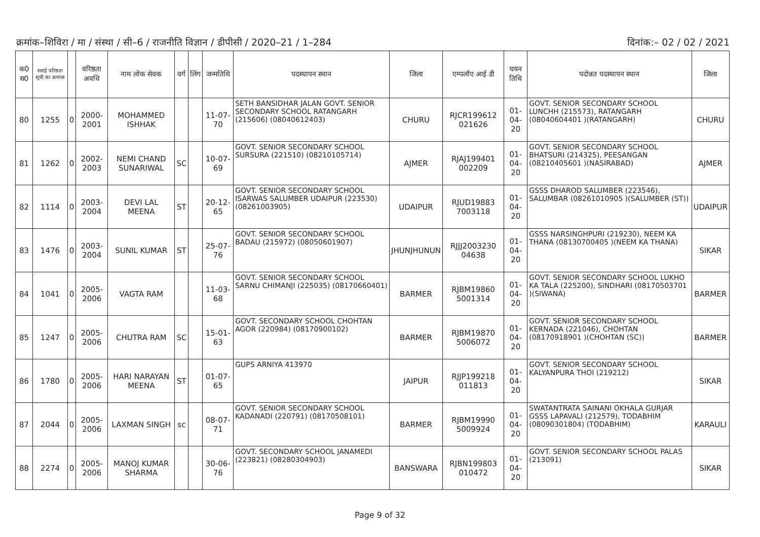क्रमांक–शिविरा / मा / संस्था / सी–6 / राजनीति विज्ञान / डीपीसी / 2020–21 / 1–284 दिनांक:– 02 / 02 / 2021
| क0 स0 | स्थाई वरिष्ठता सूची का क्रमांक | | वरिष्ठता अवधि | नाम लोक सेवक | वर्ग | लिंग | जन्मतिथि | पदस्थापन स्थान | जिला | एम्पलॉए आई डी | चयन तिथि | पदोन्नत पदस्थापन स्थान | जिला |
| --- | --- | --- | --- | --- | --- | --- | --- | --- | --- | --- | --- | --- | --- |
| 80 | 1255 | 0 | 2000-2001 | MOHAMMED ISHHAK | | | 11-07-70 | SETH BANSIDHAR JALAN GOVT. SENIOR SECONDARY SCHOOL RATANGARH (215606) (08040612403) | CHURU | RJCR199612 021626 | 01-04-20 | GOVT. SENIOR SECONDARY SCHOOL LUNCHH (215573), RATANGARH (08040604401 )(RATANGARH) | CHURU |
| 81 | 1262 | 0 | 2002-2003 | NEMI CHAND SUNARIWAL | SC | | 10-07-69 | GOVT. SENIOR SECONDARY SCHOOL SURSURA (221510) (08210105714) | AJMER | RJAJ199401 002209 | 01-04-20 | GOVT. SENIOR SECONDARY SCHOOL BHATSURI (214325), PEESANGAN (08210405601 )(NASIRABAD) | AJMER |
| 82 | 1114 | 0 | 2003-2004 | DEVI LAL MEENA | ST | | 20-12-65 | GOVT. SENIOR SECONDARY SCHOOL ISARWAS SALUMBER UDAIPUR (223530) (08261003905) | UDAIPUR | RJUD19883 7003118 | 01-04-20 | GSSS DHAROD SALUMBER (223546), SALUMBAR (08261010905 )(SALUMBER (ST)) | UDAIPUR |
| 83 | 1476 | 0 | 2003-2004 | SUNIL KUMAR | ST | | 25-07-76 | GOVT. SENIOR SECONDARY SCHOOL BADAU (215972) (08050601907) | JHUNJHUNUN | RJJJ2003230 04638 | 01-04-20 | GSSS NARSINGHPURI (219230), NEEM KA THANA (08130700405 )(NEEM KA THANA) | SIKAR |
| 84 | 1041 | 0 | 2005-2006 | VAGTA RAM | | | 11-03-68 | GOVT. SENIOR SECONDARY SCHOOL SARNU CHIMANJI (225035) (08170660401) | BARMER | RJBM19860 5001314 | 01-04-20 | GOVT. SENIOR SECONDARY SCHOOL LUKHO KA TALA (225200), SINDHARI (08170503701 )(SIWANA) | BARMER |
| 85 | 1247 | 0 | 2005-2006 | CHUTRA RAM | SC | | 15-01-63 | GOVT. SECONDARY SCHOOL CHOHTAN AGOR (220984) (08170900102) | BARMER | RJBM19870 5006072 | 01-04-20 | GOVT. SENIOR SECONDARY SCHOOL KERNADA (221046), CHOHTAN (08170918901 )(CHOHTAN (SC)) | BARMER |
| 86 | 1780 | 0 | 2005-2006 | HARI NARAYAN MEENA | ST | | 01-07-65 | GUPS ARNIYA 413970 | JAIPUR | RJJP199218 011813 | 01-04-20 | GOVT. SENIOR SECONDARY SCHOOL KALYANPURA THOI (219212) | SIKAR |
| 87 | 2044 | 0 | 2005-2006 | LAXMAN SINGH | sc | | 08-07-71 | GOVT. SENIOR SECONDARY SCHOOL KADANADI (220791) (08170508101) | BARMER | RJBM19990 5009924 | 01-04-20 | SWATANTRATA SAINANI OKHALA GURJAR GSSS LAPAVALI (212579), TODABHIM (08090301804) (TODABHIM) | KARAULI |
| 88 | 2274 | 0 | 2005-2006 | MANOJ KUMAR SHARMA | | | 30-06-76 | GOVT. SECONDARY SCHOOL JANAMEDI (223821) (08280304903) | BANSWARA | RJBN199803 010472 | 01-04-20 | GOVT. SENIOR SECONDARY SCHOOL PALAS (213091) | SIKAR |
Page 9 of 32